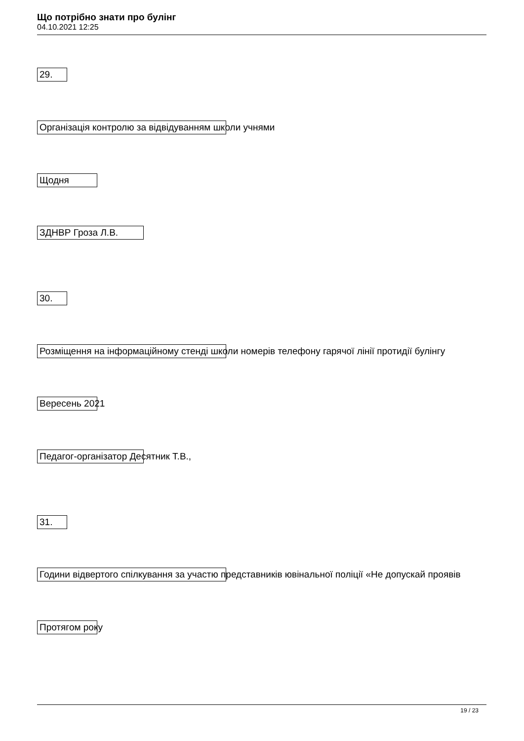Що потрібно знати про булінг
04.10.2021 12:25
29.
Організація контролю за відвідуванням школи учнями
Щодня
ЗДНВР Гроза Л.В.
30.
Розміщення на інформаційному стенді школи номерів телефону гарячої лінії протидії булінгу
Вересень 2021
Педагог-організатор Десятник Т.В.,
31.
Години відвертого спілкування за участю представників ювінальної поліції «Не допускай проявів
Протягом року
19 / 23